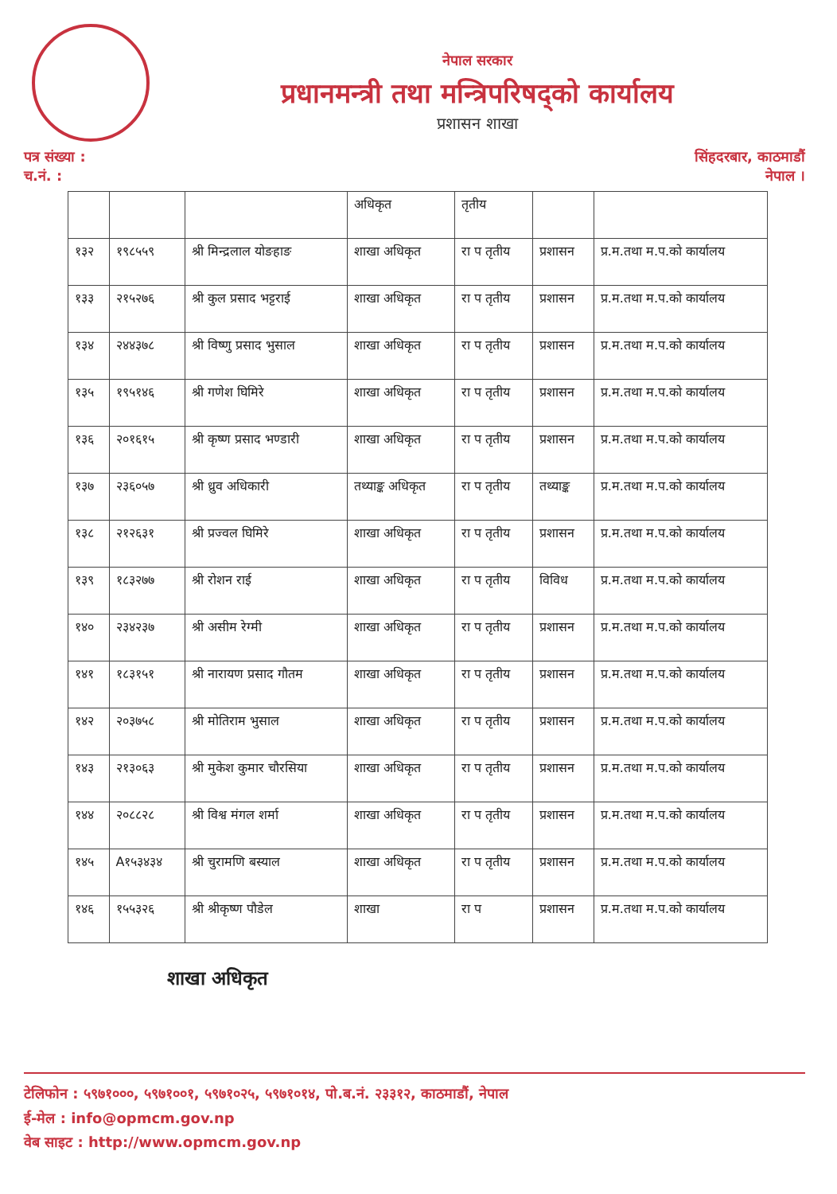नेपाल सरकार
प्रधानमन्त्री तथा मन्त्रिपरिषद्को कार्यालय
प्रशासन शाखा
पत्र संख्या :
च.नं. :
सिंहदरबार, काठमाडौं
नेपाल ।
| | | | अधिकृत | तृतीय | | |
| १३२ | १९८५५९ | श्री मिन्द्रलाल योङहाङ | शाखा अधिकृत | रा प तृतीय | प्रशासन | प्र.म.तथा म.प.को कार्यालय |
| १३३ | २१५२७६ | श्री कुल प्रसाद भट्टराई | शाखा अधिकृत | रा प तृतीय | प्रशासन | प्र.म.तथा म.प.को कार्यालय |
| १३४ | २४४३७८ | श्री विष्णु प्रसाद भुसाल | शाखा अधिकृत | रा प तृतीय | प्रशासन | प्र.म.तथा म.प.को कार्यालय |
| १३५ | १९५१४६ | श्री गणेश घिमिरे | शाखा अधिकृत | रा प तृतीय | प्रशासन | प्र.म.तथा म.प.को कार्यालय |
| १३६ | २०१६१५ | श्री कृष्ण प्रसाद भण्डारी | शाखा अधिकृत | रा प तृतीय | प्रशासन | प्र.म.तथा म.प.को कार्यालय |
| १३७ | २३६०५७ | श्री ध्रुव अधिकारी | तथ्याङ्क अधिकृत | रा प तृतीय | तथ्याङ्क | प्र.म.तथा म.प.को कार्यालय |
| १३८ | २१२६३१ | श्री प्रज्वल घिमिरे | शाखा अधिकृत | रा प तृतीय | प्रशासन | प्र.म.तथा म.प.को कार्यालय |
| १३९ | १८३२७७ | श्री रोशन राई | शाखा अधिकृत | रा प तृतीय | विविध | प्र.म.तथा म.प.को कार्यालय |
| १४० | २३४२३७ | श्री असीम रेग्मी | शाखा अधिकृत | रा प तृतीय | प्रशासन | प्र.म.तथा म.प.को कार्यालय |
| १४१ | १८३१५१ | श्री नारायण प्रसाद गौतम | शाखा अधिकृत | रा प तृतीय | प्रशासन | प्र.म.तथा म.प.को कार्यालय |
| १४२ | २०३७५८ | श्री मोतिराम भुसाल | शाखा अधिकृत | रा प तृतीय | प्रशासन | प्र.म.तथा म.प.को कार्यालय |
| १४३ | २१३०६३ | श्री मुकेश कुमार चौरसिया | शाखा अधिकृत | रा प तृतीय | प्रशासन | प्र.म.तथा म.प.को कार्यालय |
| १४४ | २०८८२८ | श्री विश्व मंगल शर्मा | शाखा अधिकृत | रा प तृतीय | प्रशासन | प्र.म.तथा म.प.को कार्यालय |
| १४५ | A१५३४३४ | श्री चुरामणि बस्याल | शाखा अधिकृत | रा प तृतीय | प्रशासन | प्र.म.तथा म.प.को कार्यालय |
| १४६ | १५५३२६ | श्री श्रीकृष्ण पौडेल | शाखा | रा प | प्रशासन | प्र.म.तथा म.प.को कार्यालय |
शाखा अधिकृत
टेलिफोन : ५९७१०००, ५९७१००१, ५९७१०२५, ५९७१०१४, पो.ब.नं. २३३१२, काठमाडौं, नेपाल
ई-मेल : info@opmcm.gov.np
वेब साइट : http://www.opmcm.gov.np